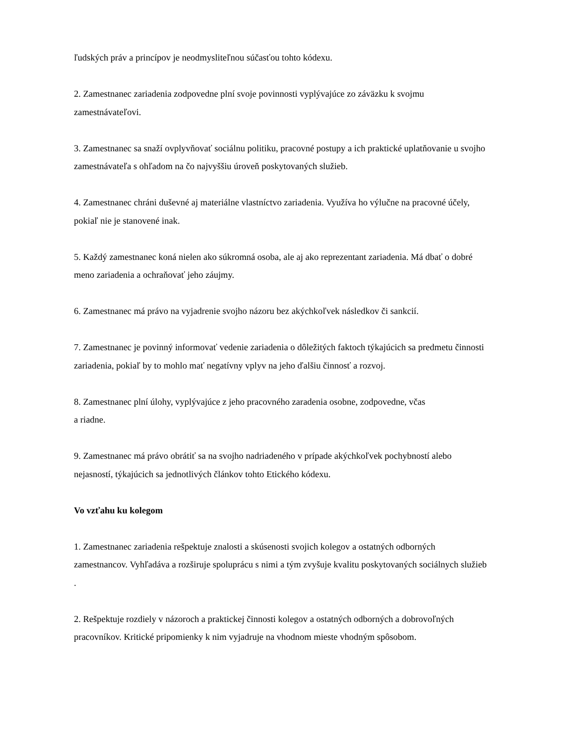ľudských práv a princípov je neodmysliteľnou súčasťou tohto kódexu.
2. Zamestnanec zariadenia zodpovedne plní svoje povinnosti vyplývajúce zo záväzku k svojmu zamestnávateľovi.
3. Zamestnanec sa snaží ovplyvňovať sociálnu politiku, pracovné postupy a ich praktické uplatňovanie u svojho zamestnávateľa s ohľadom na čo najvyššiu úroveň poskytovaných služieb.
4. Zamestnanec chráni duševné aj materiálne vlastníctvo zariadenia. Využíva ho výlučne na pracovné účely, pokiaľ nie je stanovené inak.
5. Každý zamestnanec koná nielen ako súkromná osoba, ale aj ako reprezentant zariadenia. Má dbať o dobré meno zariadenia a ochraňovať jeho záujmy.
6. Zamestnanec má právo na vyjadrenie svojho názoru bez akýchkoľvek následkov či sankcií.
7. Zamestnanec je povinný informovať vedenie zariadenia o dôležitých faktoch týkajúcich sa predmetu činnosti zariadenia, pokiaľ by to mohlo mať negatívny vplyv na jeho ďalšiu činnosť a rozvoj.
8. Zamestnanec plní úlohy, vyplývajúce z jeho pracovného zaradenia osobne, zodpovedne, včas
a riadne.
9. Zamestnanec má právo obrátiť sa na svojho nadriadeného v prípade akýchkoľvek pochybností alebo nejasností, týkajúcich sa jednotlivých článkov tohto Etického kódexu.
Vo vzťahu ku kolegom
1. Zamestnanec zariadenia rešpektuje znalosti a skúsenosti svojich kolegov a ostatných odborných zamestnancov. Vyhľadáva a rozširuje spoluprácu s nimi a tým zvyšuje kvalitu poskytovaných sociálnych služieb .
2. Rešpektuje rozdiely v názoroch a praktickej činnosti kolegov a ostatných odborných a dobrovoľných pracovníkov. Kritické pripomienky k nim vyjadruje na vhodnom mieste vhodným spôsobom.